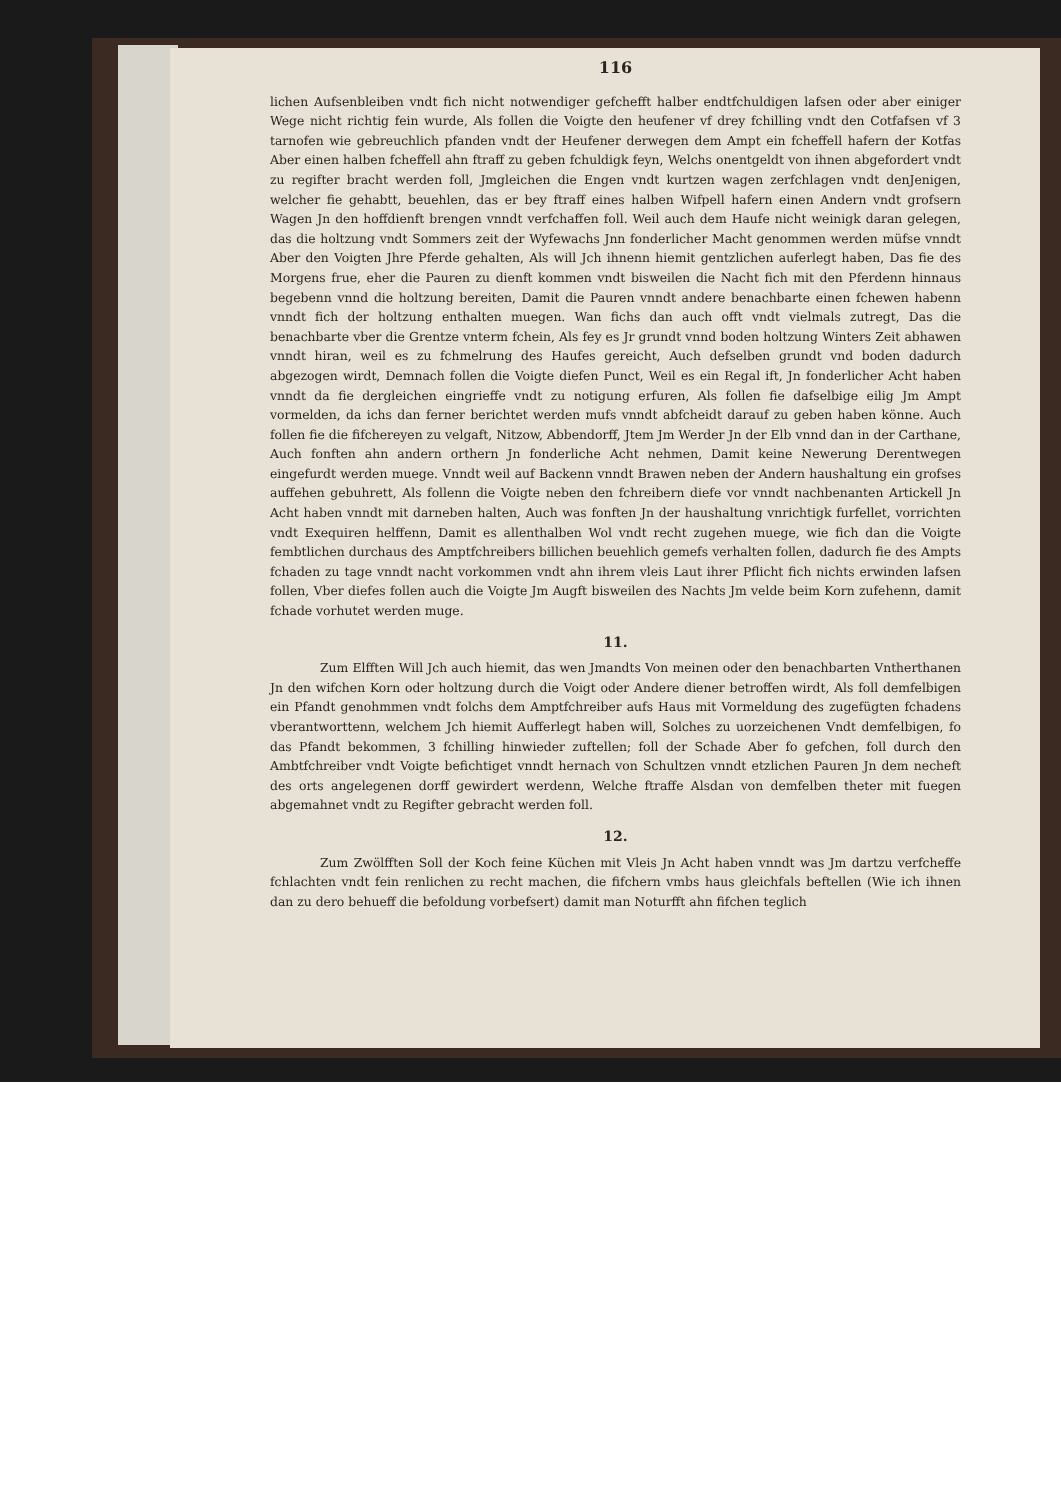116
lichen Aufsenbleiben vndt fich nicht notwendiger gefchefft halber endtfchuldigen lafsen oder aber einiger Wege nicht richtig fein wurde, Als follen die Voigte den heufener vf drey fchilling vndt den Cotfafsen vf 3 tarnofen wie gebreuchlich pfanden vndt der Heufener derwegen dem Ampt ein fcheffell hafern der Kotfas Aber einen halben fcheffell ahn ftraff zu geben fchuldigk feyn, Welchs onentgeldt von ihnen abgefordert vndt zu regifter bracht werden foll, Jmgleichen die Engen vndt kurtzen wagen zerfchlagen vndt denJenigen, welcher fie gehabtt, beuehlen, das er bey ftraff eines halben Wifpell hafern einen Andern vndt grofsern Wagen Jn den hoffdienft brengen vnndt verfchaffen foll. Weil auch dem Haufe nicht weinigk daran gelegen, das die holtzung vndt Sommers zeit der Wyfewachs Jnn fonderlicher Macht genommen werden müfse vnndt Aber den Voigten Jhre Pferde gehalten, Als will Jch ihnenn hiemit gentzlichen auferlegt haben, Das fie des Morgens frue, eher die Pauren zu dienft kommen vndt bisweilen die Nacht fich mit den Pferdenn hinnaus begebenn vnnd die holtzung bereiten, Damit die Pauren vnndt andere benachbarte einen fchewen habenn vnndt fich der holtzung enthalten muegen. Wan fichs dan auch offt vndt vielmals zutregt, Das die benachbarte vber die Grentze vnterm fchein, Als fey es Jr grundt vnnd boden holtzung Winters Zeit abhawen vnndt hiran, weil es zu fchmelrung des Haufes gereicht, Auch defselben grundt vnd boden dadurch abgezogen wirdt, Demnach follen die Voigte diefen Punct, Weil es ein Regal ift, Jn fonderlicher Acht haben vnndt da fie dergleichen eingrieffe vndt zu notigung erfuren, Als follen fie dafselbige eilig Jm Ampt vormelden, da ichs dan ferner berichtet werden mufs vnndt abfcheidt darauf zu geben haben könne. Auch follen fie die fifchereyen zu velgaft, Nitzow, Abbendorff, Jtem Jm Werder Jn der Elb vnnd dan in der Carthane, Auch fonften ahn andern orthern Jn fonderliche Acht nehmen, Damit keine Newerung Derentwegen eingefurdt werden muege. Vnndt weil auf Backenn vnndt Brawen neben der Andern haushaltung ein grofses auffehen gebuhrett, Als follenn die Voigte neben den fchreibern diefe vor vnndt nachbenanten Artickell Jn Acht haben vnndt mit darneben halten, Auch was fonften Jn der haushaltung vnrichtigk furfellet, vorrichten vndt Exequiren helffenn, Damit es allenthalben Wol vndt recht zugehen muege, wie fich dan die Voigte fembtlichen durchaus des Amptfchreibers billichen beuehlich gemefs verhalten follen, dadurch fie des Ampts fchaden zu tage vnndt nacht vorkommen vndt ahn ihrem vleis Laut ihrer Pflicht fich nichts erwinden lafsen follen, Vber diefes follen auch die Voigte Jm Augft bisweilen des Nachts Jm velde beim Korn zufehenn, damit fchade vorhutet werden muge.
11.
Zum Elfften Will Jch auch hiemit, das wen Jmandts Von meinen oder den benachbarten Vntherthanen Jn den wifchen Korn oder holtzung durch die Voigt oder Andere diener betroffen wirdt, Als foll demfelbigen ein Pfandt genohmmen vndt folchs dem Amptfchreiber aufs Haus mit Vormeldung des zugefügten fchadens vberantworttenn, welchem Jch hiemit Aufferlegt haben will, Solches zu uorzeichenen Vndt demfelbigen, fo das Pfandt bekommen, 3 fchilling hinwieder zuftellen; foll der Schade Aber fo gefchen, foll durch den Ambtfchreiber vndt Voigte befichtiget vnndt hernach von Schultzen vnndt etzlichen Pauren Jn dem necheft des orts angelegenen dorff gewirdert werdenn, Welche ftraffe Alsdan von demfelben theter mit fuegen abgemahnet vndt zu Regifter gebracht werden foll.
12.
Zum Zwölfften Soll der Koch feine Küchen mit Vleis Jn Acht haben vnndt was Jm dartzu verfcheffe fchlachten vndt fein renlichen zu recht machen, die fifchern vmbs haus gleichfals beftellen (Wie ich ihnen dan zu dero behueff die befoldung vorbefsert) damit man Noturfft ahn fifchen teglich